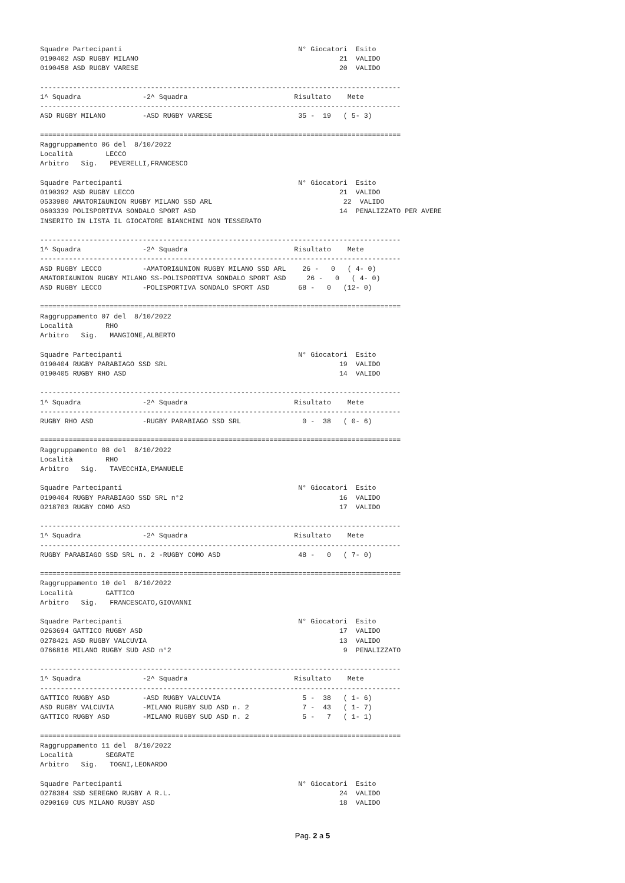Squadre Partecipanti                                           N° Giocatori  Esito
0190402 ASD RUGBY MILANO                                                 21  VALIDO
0190458 ASD RUGBY VARESE                                                 20  VALIDO

----------------------------------------------------------------------------------------
1^ Squadra               -2^ Squadra                          Risultato    Mete
----------------------------------------------------------------------------------------
ASD RUGBY MILANO         -ASD RUGBY VARESE                     35 -  19   ( 5- 3)

========================================================================================
Raggruppamento 06 del  8/10/2022
Località        LECCO
Arbitro   Sig.   PEVERELLI,FRANCESCO

Squadre Partecipanti                                           N° Giocatori  Esito
0190392 ASD RUGBY LECCO                                                  21  VALIDO
0533980 AMATORI&UNION RUGBY MILANO SSD ARL                                22  VALIDO
0603339 POLISPORTIVA SONDALO SPORT ASD                                   14  PENALIZZATO PER AVERE
INSERITO IN LISTA IL GIOCATORE BIANCHINI NON TESSERATO

----------------------------------------------------------------------------------------
1^ Squadra               -2^ Squadra                          Risultato    Mete
----------------------------------------------------------------------------------------
ASD RUGBY LECCO          -AMATORI&UNION RUGBY MILANO SSD ARL    26 -   0   ( 4- 0)
AMATORI&UNION RUGBY MILANO SS-POLISPORTIVA SONDALO SPORT ASD     26 -   0   ( 4- 0)
ASD RUGBY LECCO          -POLISPORTIVA SONDALO SPORT ASD       68 -   0   (12- 0)

========================================================================================
Raggruppamento 07 del  8/10/2022
Località        RHO
Arbitro   Sig.   MANGIONE,ALBERTO

Squadre Partecipanti                                           N° Giocatori  Esito
0190404 RUGBY PARABIAGO SSD SRL                                          19  VALIDO
0190405 RUGBY RHO ASD                                                    14  VALIDO

----------------------------------------------------------------------------------------
1^ Squadra               -2^ Squadra                          Risultato    Mete
----------------------------------------------------------------------------------------
RUGBY RHO ASD            -RUGBY PARABIAGO SSD SRL               0 -  38   ( 0- 6)

========================================================================================
Raggruppamento 08 del  8/10/2022
Località        RHO
Arbitro   Sig.   TAVECCHIA,EMANUELE

Squadre Partecipanti                                           N° Giocatori  Esito
0190404 RUGBY PARABIAGO SSD SRL n°2                                      16  VALIDO
0218703 RUGBY COMO ASD                                                   17  VALIDO

----------------------------------------------------------------------------------------
1^ Squadra               -2^ Squadra                          Risultato    Mete
----------------------------------------------------------------------------------------
RUGBY PARABIAGO SSD SRL n. 2 -RUGBY COMO ASD                   48 -   0   ( 7- 0)

========================================================================================
Raggruppamento 10 del  8/10/2022
Località        GATTICO
Arbitro   Sig.   FRANCESCATO,GIOVANNI

Squadre Partecipanti                                           N° Giocatori  Esito
0263694 GATTICO RUGBY ASD                                                17  VALIDO
0278421 ASD RUGBY VALCUVIA                                               13  VALIDO
0766816 MILANO RUGBY SUD ASD n°2                                          9  PENALIZZATO

----------------------------------------------------------------------------------------
1^ Squadra               -2^ Squadra                          Risultato    Mete
----------------------------------------------------------------------------------------
GATTICO RUGBY ASD        -ASD RUGBY VALCUVIA                    5 -  38   ( 1- 6)
ASD RUGBY VALCUVIA       -MILANO RUGBY SUD ASD n. 2             7 -  43   ( 1- 7)
GATTICO RUGBY ASD        -MILANO RUGBY SUD ASD n. 2             5 -   7   ( 1- 1)

========================================================================================
Raggruppamento 11 del  8/10/2022
Località        SEGRATE
Arbitro   Sig.   TOGNI,LEONARDO

Squadre Partecipanti                                           N° Giocatori  Esito
0278384 SSD SEREGNO RUGBY A R.L.                                         24  VALIDO
0290169 CUS MILANO RUGBY ASD                                             18  VALIDO
Pag. 2 a 5